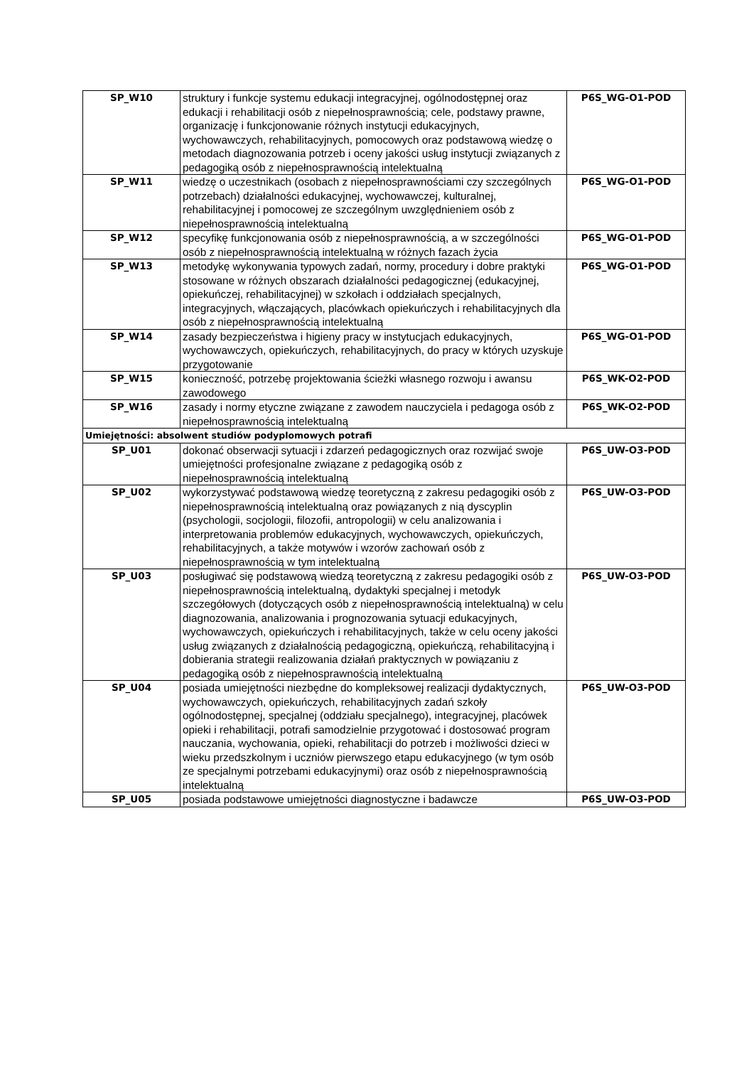| SP_W10 | struktury i funkcje systemu edukacji integracyjnej, ogólnodostępnej oraz edukacji i rehabilitacji osób z niepełnosprawnością; cele, podstawy prawne, organizację i funkcjonowanie różnych instytucji edukacyjnych, wychowawczych, rehabilitacyjnych, pomocowych oraz podstawową wiedzę o metodach diagnozowania potrzeb i oceny jakości usług instytucji związanych z pedagogiką osób z niepełnosprawnością intelektualną | P6S_WG-O1-POD |
| SP_W11 | wiedzę o uczestnikach (osobach z niepełnosprawnościami czy szczególnych potrzebach) działalności edukacyjnej, wychowawczej, kulturalnej, rehabilitacyjnej i pomocowej ze szczególnym uwzględnieniem osób z niepełnosprawnością intelektualną | P6S_WG-O1-POD |
| SP_W12 | specyfikę funkcjonowania osób z niepełnosprawnością, a w szczególności osób z niepełnosprawnością intelektualną w różnych fazach życia | P6S_WG-O1-POD |
| SP_W13 | metodykę wykonywania typowych zadań, normy, procedury i dobre praktyki stosowane w różnych obszarach działalności pedagogicznej (edukacyjnej, opiekuńczej, rehabilitacyjnej) w szkołach i oddziałach specjalnych, integracyjnych, włączających, placówkach opiekuńczych i rehabilitacyjnych dla osób z niepełnosprawnością intelektualną | P6S_WG-O1-POD |
| SP_W14 | zasady bezpieczeństwa i higieny pracy w instytucjach edukacyjnych, wychowawczych, opiekuńczych, rehabilitacyjnych, do pracy w których uzyskuje przygotowanie | P6S_WG-O1-POD |
| SP_W15 | konieczność, potrzebę projektowania ścieżki własnego rozwoju i awansu zawodowego | P6S_WK-O2-POD |
| SP_W16 | zasady i normy etyczne związane z zawodem nauczyciela i pedagoga osób z niepełnosprawnością intelektualną | P6S_WK-O2-POD |
| Umiejętności: absolwent studiów podyplomowych potrafi | | |
| SP_U01 | dokonać obserwacji sytuacji i zdarzeń pedagogicznych oraz rozwijać swoje umiejętności profesjonalne związane z pedagogiką osób z niepełnosprawnością intelektualną | P6S_UW-O3-POD |
| SP_U02 | wykorzystywać podstawową wiedzę teoretyczną z zakresu pedagogiki osób z niepełnosprawnością intelektualną oraz powiązanych z nią dyscyplin (psychologii, socjologii, filozofii, antropologii) w celu analizowania i interpretowania problemów edukacyjnych, wychowawczych, opiekuńczych, rehabilitacyjnych, a także motywów i wzorów zachowań osób z niepełnosprawnością w tym intelektualną | P6S_UW-O3-POD |
| SP_U03 | posługiwać się podstawową wiedzą teoretyczną z zakresu pedagogiki osób z niepełnosprawnością intelektualną, dydaktyki specjalnej i metodyk szczegółowych (dotyczących osób z niepełnosprawnością intelektualną) w celu diagnozowania, analizowania i prognozowania sytuacji edukacyjnych, wychowawczych, opiekuńczych i rehabilitacyjnych, także w celu oceny jakości usług związanych z działalnością pedagogiczną, opiekuńczą, rehabilitacyjną i dobierania strategii realizowania działań praktycznych w powiązaniu z pedagogiką osób z niepełnosprawnością intelektualną | P6S_UW-O3-POD |
| SP_U04 | posiada umiejętności niezbędne do kompleksowej realizacji dydaktycznych, wychowawczych, opiekuńczych, rehabilitacyjnych zadań szkoły ogólnodostępnej, specjalnej (oddziału specjalnego), integracyjnej, placówek opieki i rehabilitacji, potrafi samodzielnie przygotować i dostosować program nauczania, wychowania, opieki, rehabilitacji do potrzeb i możliwości dzieci w wieku przedszkolnym i uczniów pierwszego etapu edukacyjnego (w tym osób ze specjalnymi potrzebami edukacyjnymi) oraz osób z niepełnosprawnością intelektualną | P6S_UW-O3-POD |
| SP_U05 | posiada podstawowe umiejętności diagnostyczne i badawcze | P6S_UW-O3-POD |